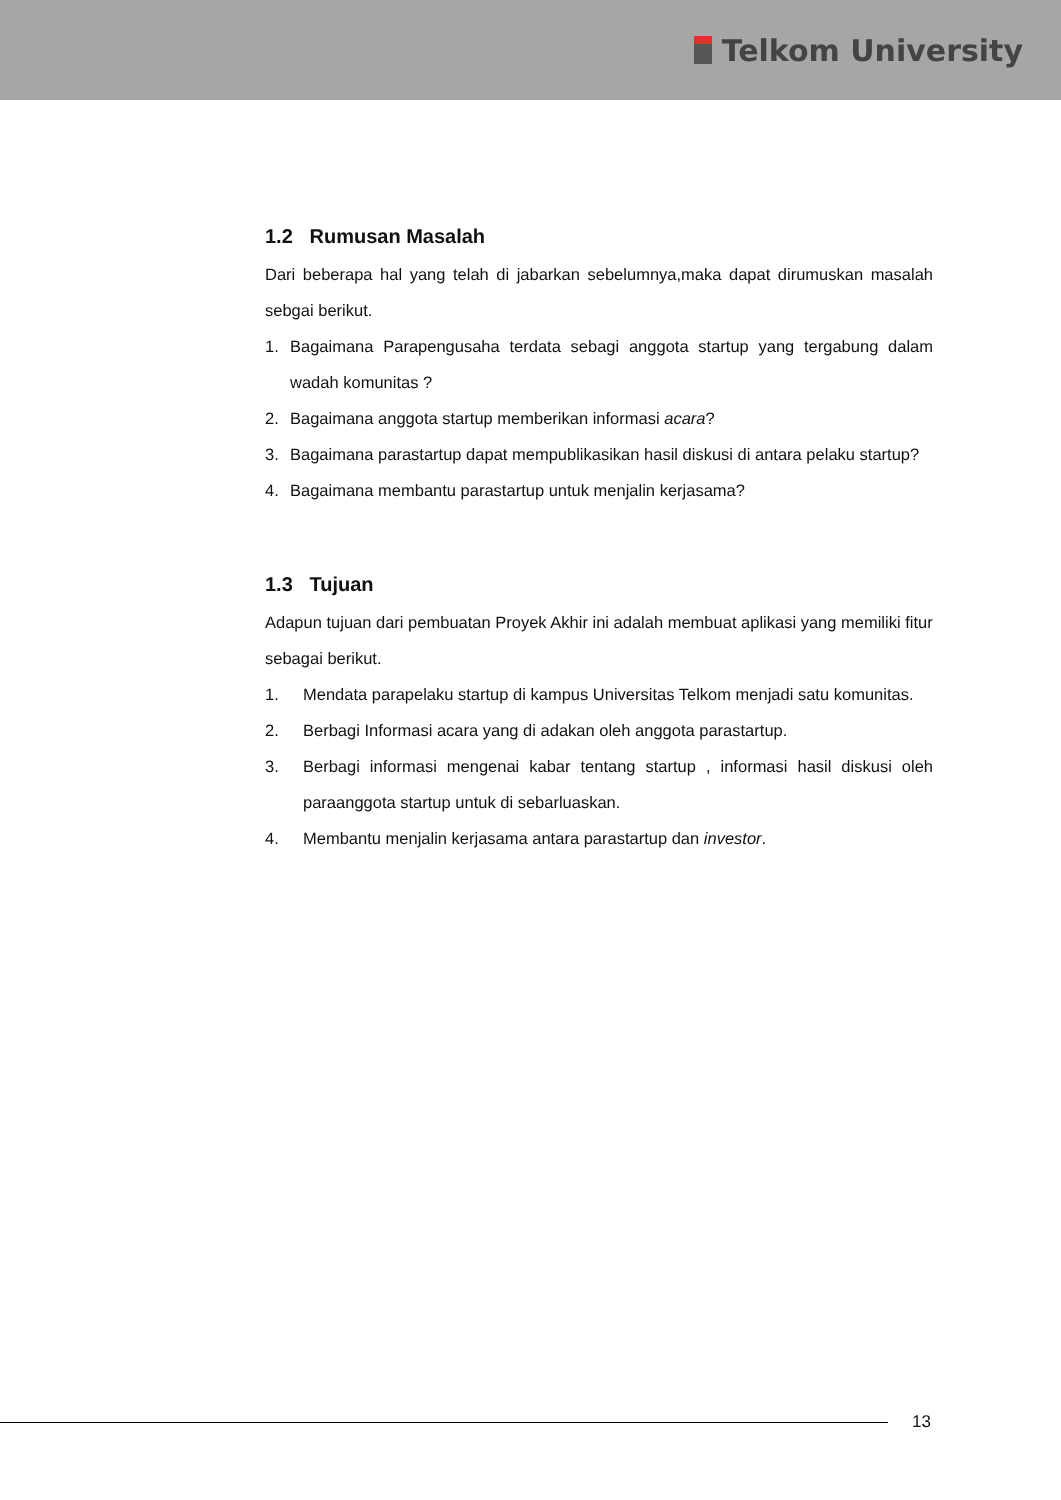Telkom University
1.2 Rumusan Masalah
Dari beberapa hal yang telah di jabarkan sebelumnya,maka dapat dirumuskan masalah sebgai berikut.
1. Bagaimana Parapengusaha terdata sebagi anggota startup yang tergabung dalam wadah komunitas ?
2. Bagaimana anggota startup memberikan informasi acara?
3. Bagaimana parastartup dapat mempublikasikan hasil diskusi di antara pelaku startup?
4. Bagaimana membantu parastartup untuk menjalin kerjasama?
1.3 Tujuan
Adapun tujuan dari pembuatan Proyek Akhir ini adalah membuat aplikasi yang memiliki fitur sebagai berikut.
1. Mendata parapelaku startup di kampus Universitas Telkom menjadi satu komunitas.
2. Berbagi Informasi acara yang di adakan oleh anggota parastartup.
3. Berbagi informasi mengenai kabar tentang startup , informasi hasil diskusi oleh paraanggota startup untuk di sebarluaskan.
4. Membantu menjalin kerjasama antara parastartup dan investor.
13